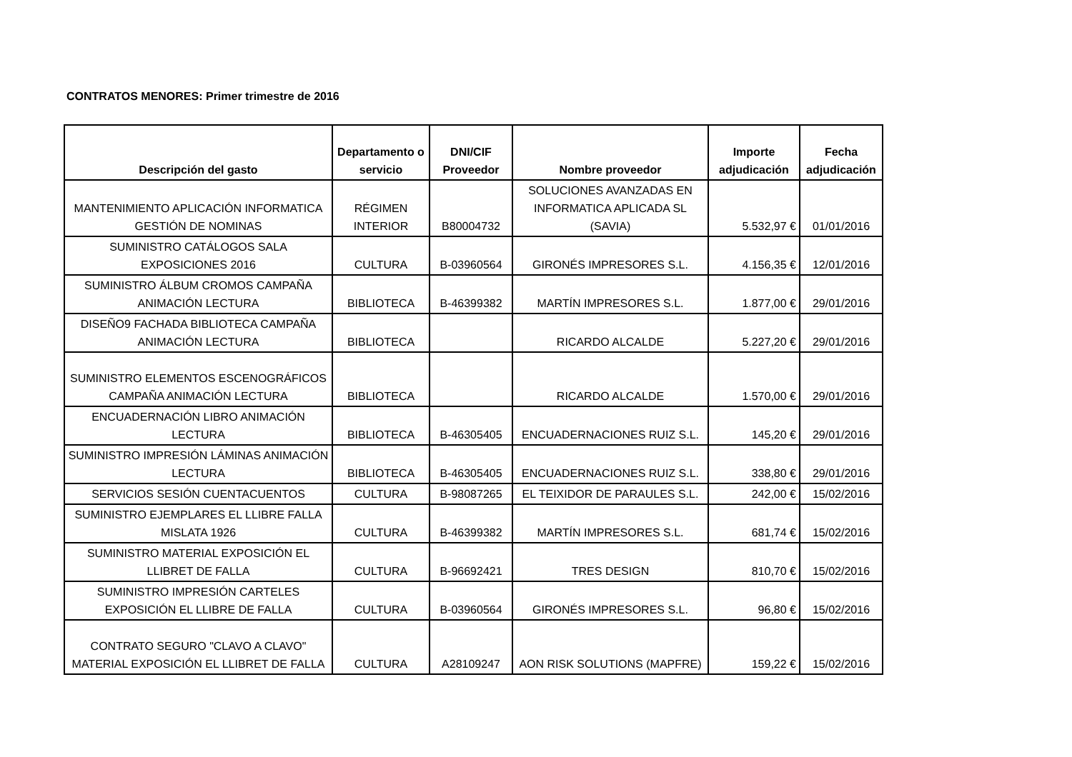CONTRATOS MENORES: Primer trimestre de 2016
| Descripción del gasto | Departamento o servicio | DNI/CIF Proveedor | Nombre proveedor | Importe adjudicación | Fecha adjudicación |
| --- | --- | --- | --- | --- | --- |
| MANTENIMIENTO APLICACIÓN INFORMATICA GESTIÓN DE NOMINAS | RÉGIMEN INTERIOR | B80004732 | SOLUCIONES AVANZADAS EN INFORMATICA APLICADA SL (SAVIA) | 5.532,97 € | 01/01/2016 |
| SUMINISTRO CATÁLOGOS SALA EXPOSICIONES 2016 | CULTURA | B-03960564 | GIRONÉS IMPRESORES S.L. | 4.156,35 € | 12/01/2016 |
| SUMINISTRO ÁLBUM CROMOS CAMPAÑA ANIMACIÓN LECTURA | BIBLIOTECA | B-46399382 | MARTÍN IMPRESORES S.L. | 1.877,00 € | 29/01/2016 |
| DISEÑO9 FACHADA BIBLIOTECA CAMPAÑA ANIMACIÓN LECTURA | BIBLIOTECA | | RICARDO ALCALDE | 5.227,20 € | 29/01/2016 |
| SUMINISTRO ELEMENTOS ESCENOGRÁFICOS CAMPAÑA ANIMACIÓN LECTURA | BIBLIOTECA | | RICARDO ALCALDE | 1.570,00 € | 29/01/2016 |
| ENCUADERNACIÓN LIBRO ANIMACIÓN LECTURA | BIBLIOTECA | B-46305405 | ENCUADERNACIONES RUIZ S.L. | 145,20 € | 29/01/2016 |
| SUMINISTRO IMPRESIÓN LÁMINAS ANIMACIÓN LECTURA | BIBLIOTECA | B-46305405 | ENCUADERNACIONES RUIZ S.L. | 338,80 € | 29/01/2016 |
| SERVICIOS SESIÓN CUENTACUENTOS | CULTURA | B-98087265 | EL TEIXIDOR DE PARAULES S.L. | 242,00 € | 15/02/2016 |
| SUMINISTRO EJEMPLARES EL LLIBRE FALLA MISLATA 1926 | CULTURA | B-46399382 | MARTÍN IMPRESORES S.L. | 681,74 € | 15/02/2016 |
| SUMINISTRO MATERIAL EXPOSICIÓN EL LLIBRET DE FALLA | CULTURA | B-96692421 | TRES DESIGN | 810,70 € | 15/02/2016 |
| SUMINISTRO IMPRESIÓN CARTELES EXPOSICIÓN EL LLIBRE DE FALLA | CULTURA | B-03960564 | GIRONÉS IMPRESORES S.L. | 96,80 € | 15/02/2016 |
| CONTRATO SEGURO "CLAVO A CLAVO" MATERIAL EXPOSICIÓN EL LLIBRET DE FALLA | CULTURA | A28109247 | AON RISK SOLUTIONS (MAPFRE) | 159,22 € | 15/02/2016 |